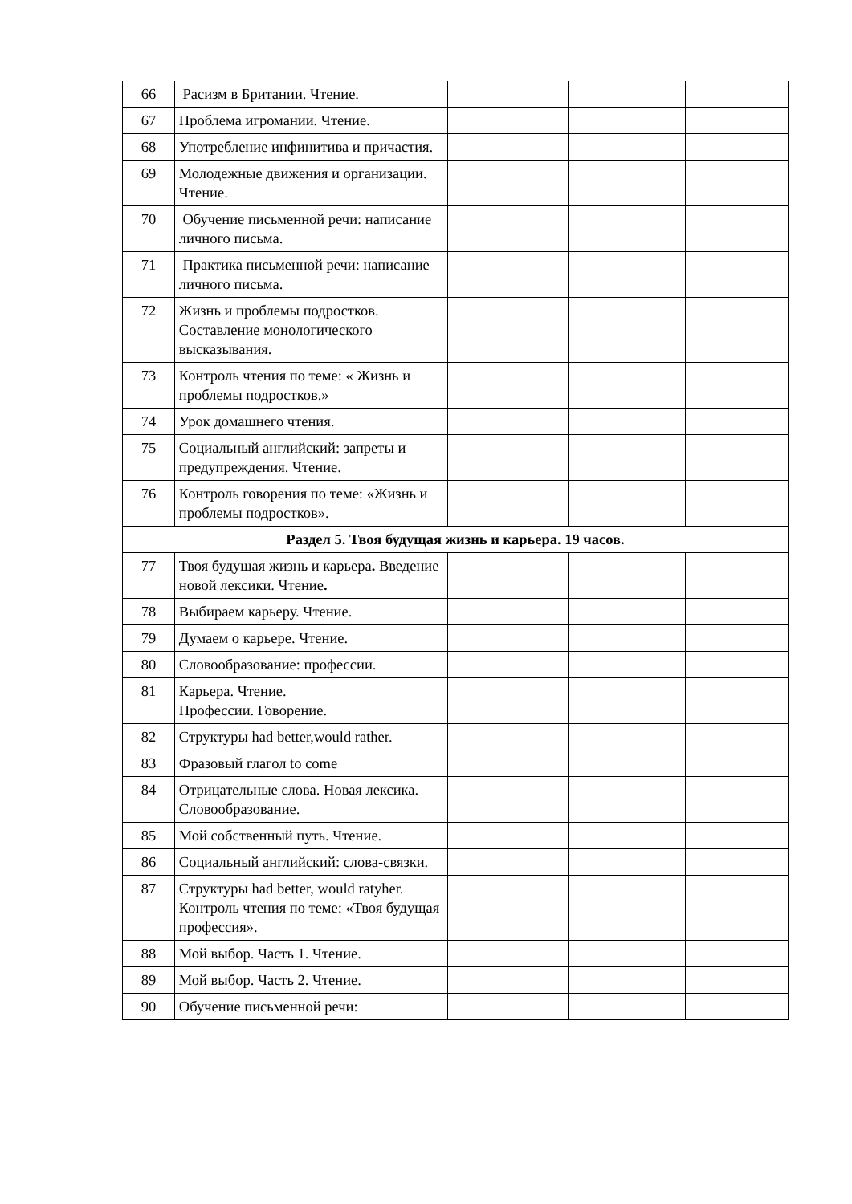| 66 | Расизм в Британии. Чтение. | | | |
| 67 | Проблема игромании. Чтение. | | | |
| 68 | Употребление инфинитива и причастия. | | | |
| 69 | Молодежные движения и организации. Чтение. | | | |
| 70 | Обучение письменной речи: написание личного письма. | | | |
| 71 | Практика письменной речи: написание личного письма. | | | |
| 72 | Жизнь и проблемы подростков. Составление монологического высказывания. | | | |
| 73 | Контроль чтения по теме: « Жизнь и проблемы подростков.» | | | |
| 74 | Урок домашнего чтения. | | | |
| 75 | Социальный английский: запреты и предупреждения. Чтение. | | | |
| 76 | Контроль говорения по теме: «Жизнь и проблемы подростков». | | | |
| Раздел 5. Твоя будущая жизнь и карьера. 19 часов. | | | | |
| 77 | Твоя будущая жизнь и карьера . Введение новой лексики. Чтение . | | | |
| 78 | Выбираем карьеру. Чтение. | | | |
| 79 | Думаем о карьере. Чтение. | | | |
| 80 | Словообразование: профессии. | | | |
| 81 | Карьера. Чтение. Профессии. Говорение. | | | |
| 82 | Структуры had better,would rather. | | | |
| 83 | Фразовый глагол to come | | | |
| 84 | Отрицательные слова. Новая лексика. Словообразование. | | | |
| 85 | Мой собственный путь. Чтение. | | | |
| 86 | Социальный английский: слова-связки. | | | |
| 87 | Структуры had better, would ratyher. Контроль чтения по теме: «Твоя будущая профессия». | | | |
| 88 | Мой выбор. Часть 1. Чтение. | | | |
| 89 | Мой выбор. Часть 2. Чтение. | | | |
| 90 | Обучение письменной речи: | | | |